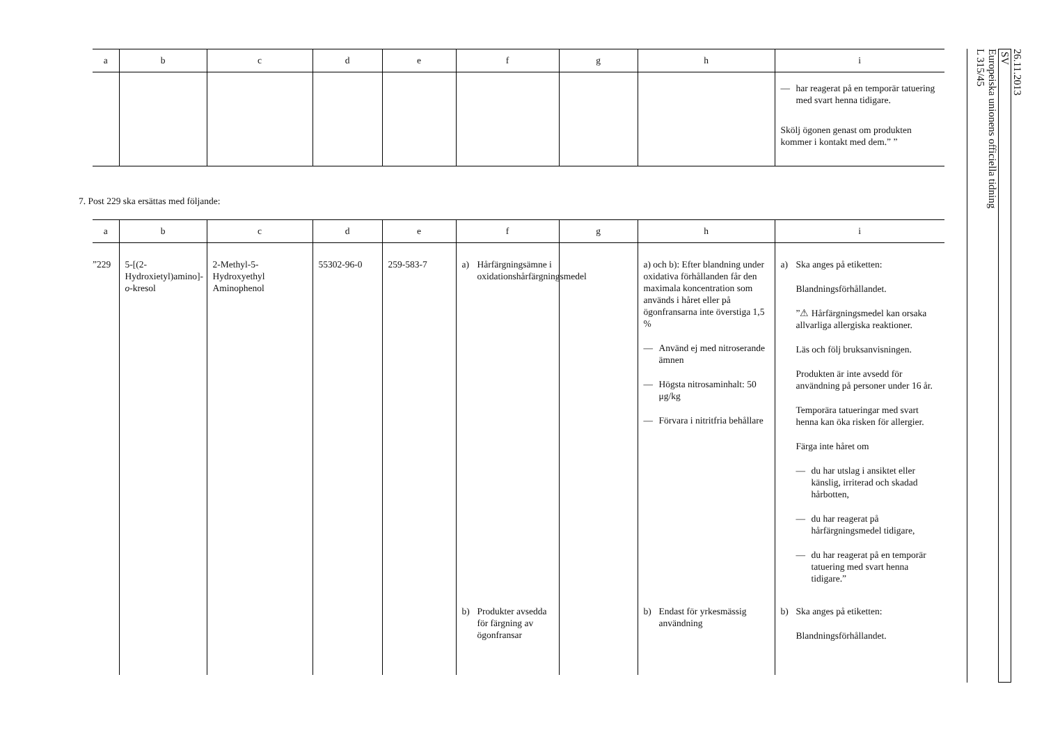| a | b | c | d | e | f | g | h | i |
| --- | --- | --- | --- | --- | --- | --- | --- | --- |
| | | | | | | | | — har reagerat på en temporär tatuering med svart henna tidigare. Skölj ögonen genast om produkten kommer i kontakt med dem.” ” |
7. Post 229 ska ersättas med följande:
| a | b | c | d | e | f | g | h | i |
| --- | --- | --- | --- | --- | --- | --- | --- | --- |
| ”229 | 5-[(2-Hydroxietyl)amino]- o -kresol | 2-Methyl-5-Hydroxyethyl Aminophenol | 55302-96-0 | 259-583-7 | a) Hårfärgningsämne i oxidationshårfärgningsmedel | | a) och b): Efter blandning under oxidativa förhållanden får den maximala koncentration som används i håret eller på ögonfransarna inte överstiga 1,5 % — Använd ej med nitroserande ämnen — Högsta nitrosaminhalt: 50 μg/kg — Förvara i nitritfria behållare | a) Ska anges på etiketten: Blandningsförhållandet. ”⚠ Hårfärgningsmedel kan orsaka allvarliga allergiska reaktioner. Läs och följ bruksanvisningen. Produkten är inte avsedd för användning på personer under 16 år. Temporära tatueringar med svart henna kan öka risken för allergier. Färga inte håret om — du har utslag i ansiktet eller känslig, irriterad och skadad hårbotten, — du har reagerat på hårfärgningsmedel tidigare, — du har reagerat på en temporär tatuering med svart henna tidigare.” |
| | | | | | b) Produkter avsedda för färgning av ögonfransar | | b) Endast för yrkesmässig användning | b) Ska anges på etiketten: Blandningsförhållandet. |
26.11.2013
SV
Europeiska unionens officiella tidning
L 315/45